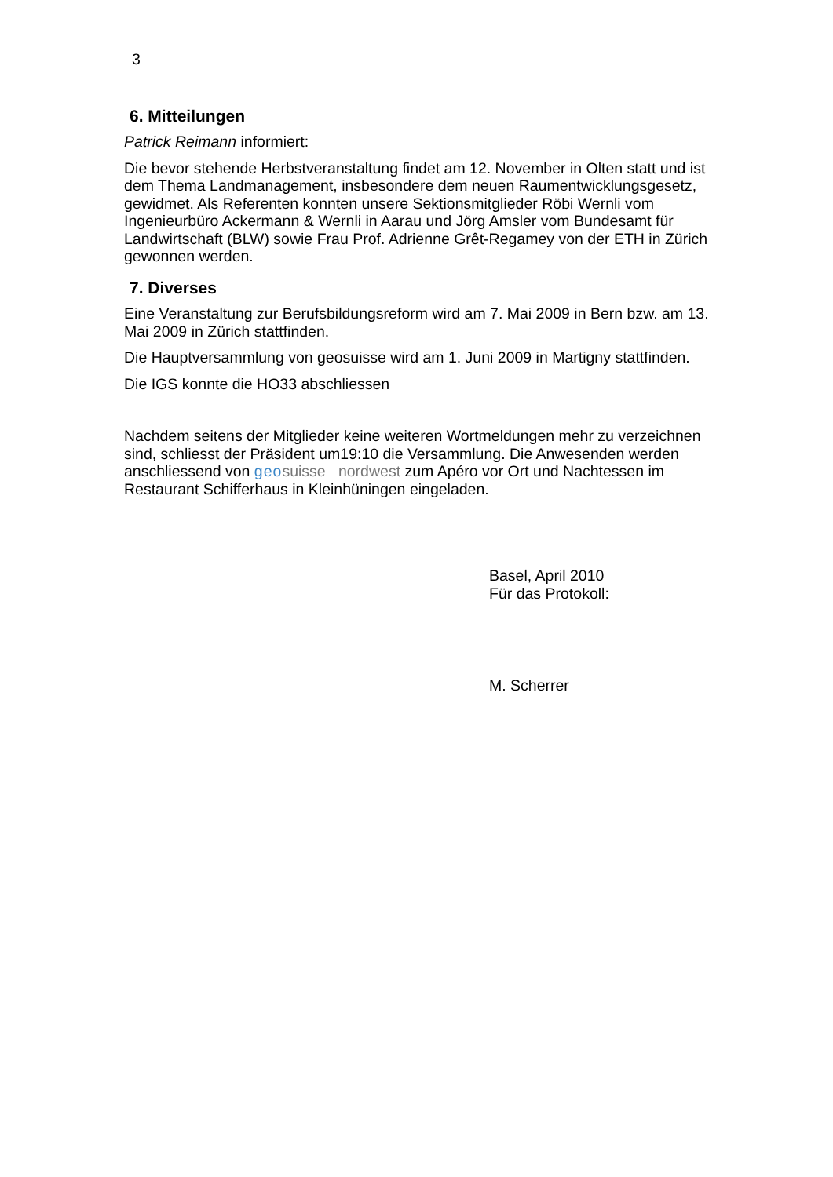3
6. Mitteilungen
Patrick Reimann informiert:
Die bevor stehende Herbstveranstaltung findet am 12. November in Olten statt und ist dem Thema Landmanagement, insbesondere dem neuen Raumentwicklungsgesetz, gewidmet. Als Referenten konnten unsere Sektionsmitglieder Röbi Wernli vom Ingenieurbüro Ackermann & Wernli in Aarau und Jörg Amsler vom Bundesamt für Landwirtschaft (BLW) sowie Frau Prof. Adrienne Grêt-Regamey von der ETH in Zürich gewonnen werden.
7. Diverses
Eine Veranstaltung zur Berufsbildungsreform wird am 7. Mai 2009 in Bern bzw. am 13. Mai 2009 in Zürich stattfinden.
Die Hauptversammlung von geosuisse wird am 1. Juni 2009 in Martigny stattfinden.
Die IGS konnte die HO33 abschliessen
Nachdem seitens der Mitglieder keine weiteren Wortmeldungen mehr zu verzeichnen sind, schliesst der Präsident um19:10 die Versammlung. Die Anwesenden werden anschliessend von geo suisse nordwest zum Apéro vor Ort und Nachtessen im Restaurant Schifferhaus in Kleinhüningen eingeladen.
Basel, April 2010
Für das Protokoll:
M. Scherrer